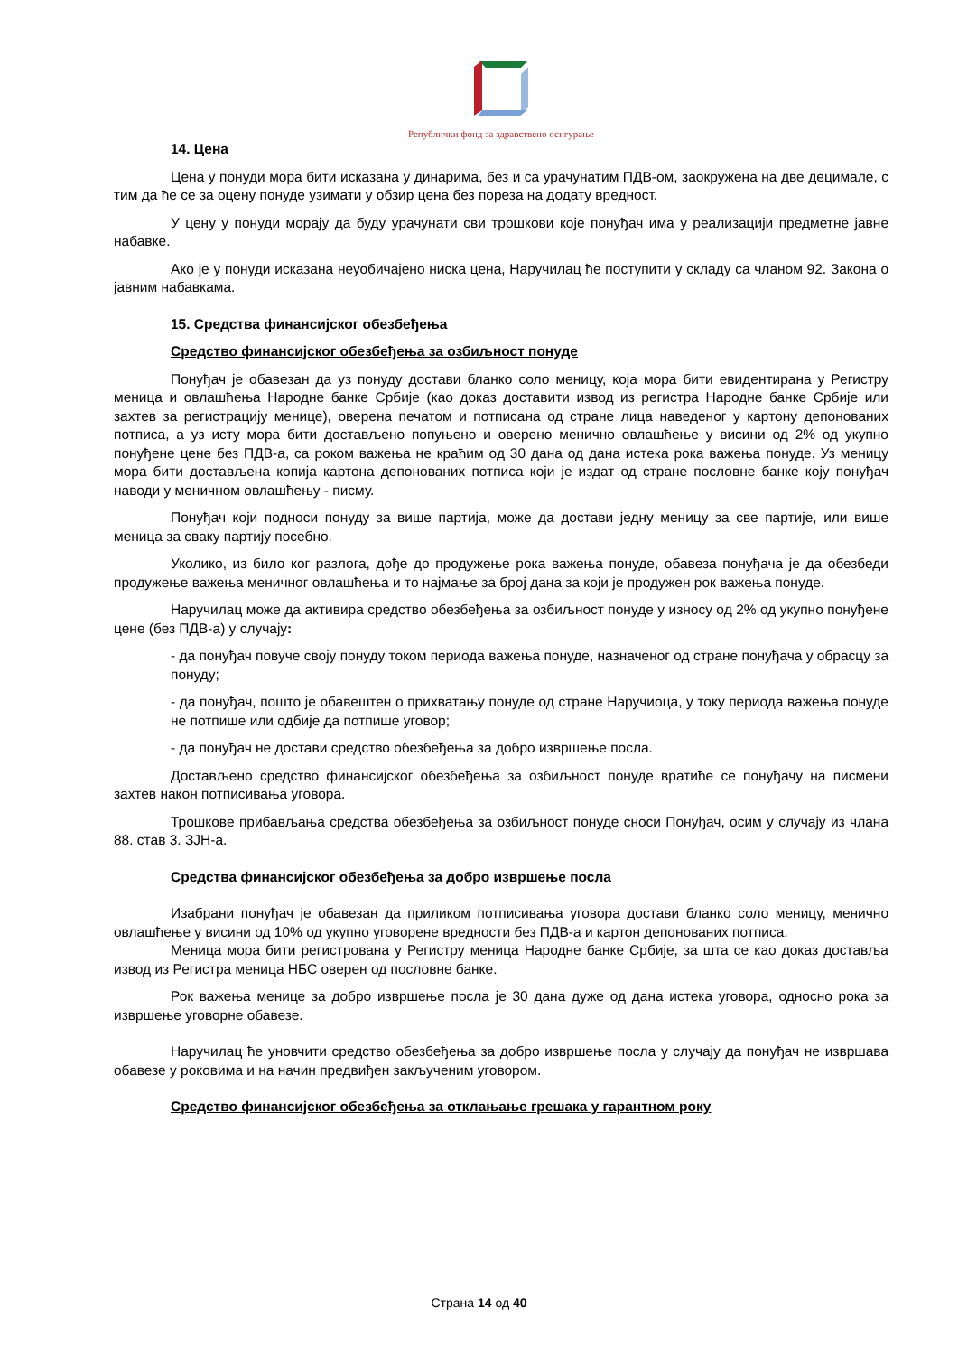Републички фонд за здравствено осигурање
14. Цена
Цена у понуди мора бити исказана у динарима, без и са урачунатим ПДВ-ом, заокружена на две децимале, с тим да ће се за оцену понуде узимати у обзир цена без пореза на додату вредност.
У цену у понуди морају да буду урачунати сви трошкови које понуђач има у реализацији предметне јавне набавке.
Ако је у понуди исказана неуобичајено ниска цена, Наручилац ће поступити у складу са чланом 92. Закона о јавним набавкама.
15. Средства финансијског обезбеђења
Средство финансијског обезбеђења за озбиљност понуде
Понуђач је обавезан да уз понуду достави бланко соло меницу, која мора бити евидентирана у Регистру меница и овлашћења Народне банке Србије (као доказ доставити извод из регистра Народне банке Србије или захтев за регистрацију менице), оверена печатом и потписана од стране лица наведеног у картону депонованих потписа, а уз исту мора бити достављено попуњено и оверено менично овлашћење у висини од 2% од укупно понуђене цене без ПДВ-а, са роком важења не краћим од 30 дана од дана истека рока важења понуде. Уз меницу мора бити достављена копија картона депонованих потписа који је издат од стране пословне банке коју понуђач наводи у меничном овлашћењу - писму.
Понуђач који подноси понуду за више партија, може да достави једну меницу за све партије, или више меница за сваку партију посебно.
Уколико, из било ког разлога, дође до продужење рока важења понуде, обавеза понуђача је да обезбеди продужење важења меничног овлашћења и то најмање за број дана за који је продужен рок важења понуде.
Наручилац може да активира средство обезбеђења за озбиљност понуде у износу од 2% од укупно понуђене цене (без ПДВ-а) у случају:
- да понуђач повуче своју понуду током периода важења понуде, назначеног од стране понуђача у обрасцу за понуду;
- да понуђач, пошто је обавештен о прихватању понуде од стране Наручиоца, у току периода важења понуде не потпише или одбије да потпише уговор;
- да понуђач не достави средство обезбеђења за добро извршење посла.
Достављено средство финансијског обезбеђења за озбиљност понуде вратиће се понуђачу на писмени захтев након потписивања уговора.
Трошкове прибављања средства обезбеђења за озбиљност понуде сноси Понуђач, осим у случају из члана 88. став 3. ЗЈН-а.
Средства финансијског обезбеђења за добро извршење посла
Изабрани понуђач је обавезан да приликом потписивања уговора достави бланко соло меницу, менично овлашћење у висини од 10% од укупно уговорене вредности без ПДВ-а и картон депонованих потписа.
Меница мора бити регистрована у Регистру меница Народне банке Србије, за шта се као доказ доставља извод из Регистра меница НБС оверен од пословне банке.
Рок важења менице за добро извршење посла је 30 дана дуже од дана истека уговора, односно рока за извршење уговорне обавезе.
Наручилац ће уновчити средство обезбеђења за добро извршење посла у случају да понуђач не извршава обавезе у роковима и на начин предвиђен закљученим уговором.
Средство финансијског обезбеђења за отклањање грешака у гарантном року
Страна 14 од 40